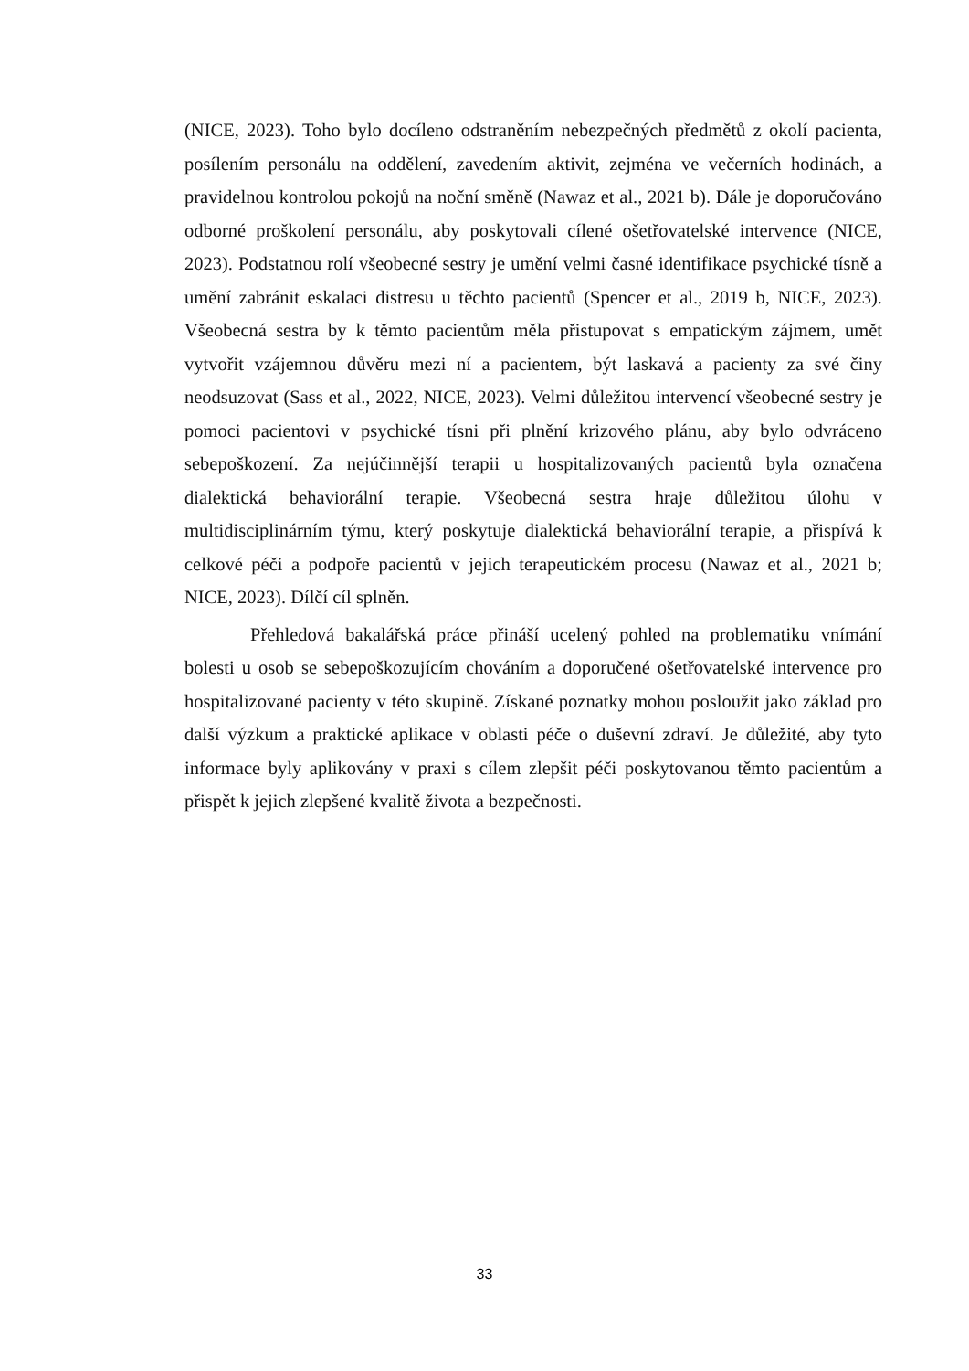(NICE, 2023). Toho bylo docíleno odstraněním nebezpečných předmětů z okolí pacienta, posílením personálu na oddělení, zavedením aktivit, zejména ve večerních hodinách, a pravidelnou kontrolou pokojů na noční směně (Nawaz et al., 2021 b). Dále je doporučováno odborné proškolení personálu, aby poskytovali cílené ošetřovatelské intervence (NICE, 2023). Podstatnou rolí všeobecné sestry je umění velmi časné identifikace psychické tísně a umění zabránit eskalaci distresu u těchto pacientů (Spencer et al., 2019 b, NICE, 2023). Všeobecná sestra by k těmto pacientům měla přistupovat s empatickým zájmem, umět vytvořit vzájemnou důvěru mezi ní a pacientem, být laskavá a pacienty za své činy neodsuzovat (Sass et al., 2022, NICE, 2023). Velmi důležitou intervencí všeobecné sestry je pomoci pacientovi v psychické tísni při plnění krizového plánu, aby bylo odvráceno sebepoškození. Za nejúčinnější terapii u hospitalizovaných pacientů byla označena dialektická behaviorální terapie. Všeobecná sestra hraje důležitou úlohu v multidisciplinárním týmu, který poskytuje dialektická behaviorální terapie, a přispívá k celkové péči a podpoře pacientů v jejich terapeutickém procesu (Nawaz et al., 2021 b; NICE, 2023). Dílčí cíl splněn.
Přehledová bakalářská práce přináší ucelený pohled na problematiku vnímání bolesti u osob se sebepoškozujícím chováním a doporučené ošetřovatelské intervence pro hospitalizované pacienty v této skupině. Získané poznatky mohou posloužit jako základ pro další výzkum a praktické aplikace v oblasti péče o duševní zdraví. Je důležité, aby tyto informace byly aplikovány v praxi s cílem zlepšit péči poskytovanou těmto pacientům a přispět k jejich zlepšené kvalitě života a bezpečnosti.
33